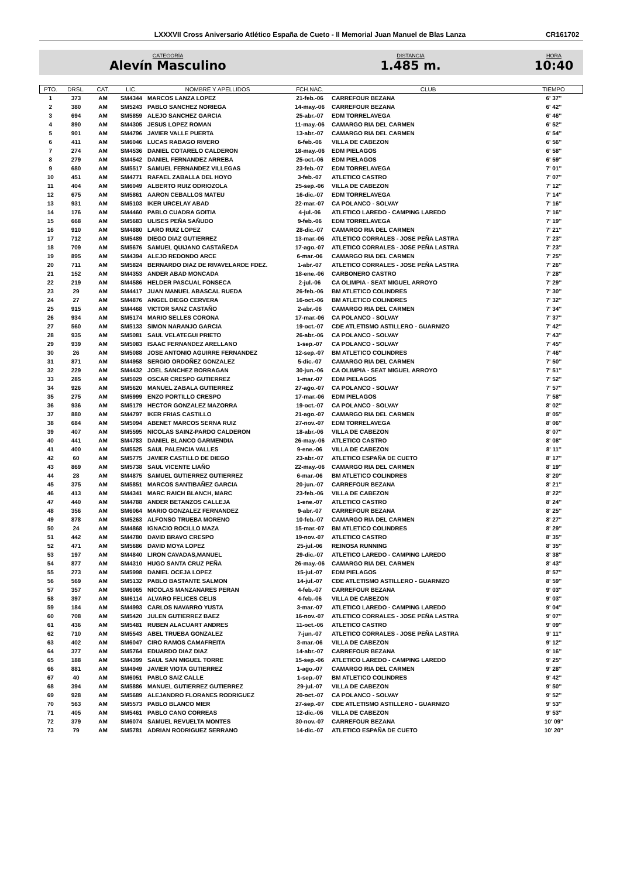LXXXVII Cross Aniversario Atlético España de Cueto - II Memorial Juan Manuel de Blas Lanza CR161702
CATEGORÍA
Alevín Masculino
DISTANCIA
1.485 m.
HORA
10:40
| PTO. | DRSL. | CAT. | LIC. | NOMBRE Y APELLIDOS | FCH.NAC. | CLUB | TIEMPO |
| --- | --- | --- | --- | --- | --- | --- | --- |
| 1 | 373 | AM | SM4344 | MARCOS LANZA LOPEZ | 21-feb.-06 | CARREFOUR BEZANA | 6' 37'' |
| 2 | 380 | AM | SM5243 | PABLO SANCHEZ NORIEGA | 14-may.-06 | CARREFOUR BEZANA | 6' 42'' |
| 3 | 694 | AM | SM5859 | ALEJO SANCHEZ GARCIA | 25-abr.-07 | EDM TORRELAVEGA | 6' 46'' |
| 4 | 890 | AM | SM4305 | JESUS LOPEZ ROMAN | 11-may.-06 | CAMARGO RIA DEL CARMEN | 6' 52'' |
| 5 | 901 | AM | SM4796 | JAVIER VALLE PUERTA | 13-abr.-07 | CAMARGO RIA DEL CARMEN | 6' 54'' |
| 6 | 411 | AM | SM6046 | LUCAS RABAGO RIVERO | 6-feb.-06 | VILLA DE CABEZON | 6' 56'' |
| 7 | 274 | AM | SM4536 | DANIEL COTARELO CALDERON | 18-may.-06 | EDM PIELAGOS | 6' 58'' |
| 8 | 279 | AM | SM4542 | DANIEL FERNANDEZ ARREBA | 25-oct.-06 | EDM PIELAGOS | 6' 59'' |
| 9 | 680 | AM | SM5517 | SAMUEL FERNANDEZ VILLEGAS | 23-feb.-07 | EDM TORRELAVEGA | 7' 01'' |
| 10 | 451 | AM | SM4771 | RAFAEL ZABALLA DEL HOYO | 3-feb.-07 | ATLETICO CASTRO | 7' 07'' |
| 11 | 404 | AM | SM6049 | ALBERTO RUIZ ODRIOZOLA | 25-sep.-06 | VILLA DE CABEZON | 7' 12'' |
| 12 | 675 | AM | SM5861 | AARON CEBALLOS MATEU | 16-dic.-07 | EDM TORRELAVEGA | 7' 14'' |
| 13 | 931 | AM | SM5103 | IKER URCELAY ABAD | 22-mar.-07 | CA POLANCO - SOLVAY | 7' 16'' |
| 14 | 176 | AM | SM4460 | PABLO CUADRA GOITIA | 4-jul.-06 | ATLETICO LAREDO - CAMPING LAREDO | 7' 16'' |
| 15 | 668 | AM | SM5683 | ULISES PEÑA SAÑUDO | 9-feb.-06 | EDM TORRELAVEGA | 7' 19'' |
| 16 | 910 | AM | SM4880 | LARO RUIZ LOPEZ | 28-dic.-07 | CAMARGO RIA DEL CARMEN | 7' 21'' |
| 17 | 712 | AM | SM5489 | DIEGO DIAZ GUTIERREZ | 13-mar.-06 | ATLETICO CORRALES - JOSE PEÑA LASTRA | 7' 23'' |
| 18 | 709 | AM | SM5676 | SAMUEL QUIJANO CASTAÑEDA | 17-ago.-07 | ATLETICO CORRALES - JOSE PEÑA LASTRA | 7' 23'' |
| 19 | 895 | AM | SM4394 | ALEJO REDONDO ARCE | 6-mar.-06 | CAMARGO RIA DEL CARMEN | 7' 25'' |
| 20 | 711 | AM | SM5824 | BERNARDO DIAZ DE RIVAVELARDE FDEZ. | 1-abr.-07 | ATLETICO CORRALES - JOSE PEÑA LASTRA | 7' 26'' |
| 21 | 152 | AM | SM4353 | ANDER ABAD MONCADA | 18-ene.-06 | CARBONERO CASTRO | 7' 28'' |
| 22 | 219 | AM | SM4586 | HELDER PASCUAL FONSECA | 2-jul.-06 | CA OLIMPIA - SEAT MIGUEL ARROYO | 7' 29'' |
| 23 | 29 | AM | SM4417 | JUAN MANUEL ABASCAL RUEDA | 26-feb.-06 | BM ATLETICO COLINDRES | 7' 30'' |
| 24 | 27 | AM | SM4876 | ANGEL DIEGO CERVERA | 16-oct.-06 | BM ATLETICO COLINDRES | 7' 32'' |
| 25 | 915 | AM | SM4468 | VICTOR SANZ CASTAÑO | 2-abr.-06 | CAMARGO RIA DEL CARMEN | 7' 34'' |
| 26 | 934 | AM | SM5174 | MARIO SELLES CORONA | 17-mar.-06 | CA POLANCO - SOLVAY | 7' 37'' |
| 27 | 560 | AM | SM5133 | SIMON NARANJO GARCIA | 19-oct.-07 | CDE ATLETISMO ASTILLERO - GUARNIZO | 7' 42'' |
| 28 | 935 | AM | SM5081 | SAUL VELATEGUI PRIETO | 26-abr.-06 | CA POLANCO - SOLVAY | 7' 43'' |
| 29 | 939 | AM | SM5083 | ISAAC FERNANDEZ ARELLANO | 1-sep.-07 | CA POLANCO - SOLVAY | 7' 45'' |
| 30 | 26 | AM | SM5088 | JOSE ANTONIO AGUIRRE FERNANDEZ | 12-sep.-07 | BM ATLETICO COLINDRES | 7' 46'' |
| 31 | 871 | AM | SM4958 | SERGIO ORDOÑEZ GONZALEZ | 5-dic.-07 | CAMARGO RIA DEL CARMEN | 7' 50'' |
| 32 | 229 | AM | SM4432 | JOEL SANCHEZ BORRAGAN | 30-jun.-06 | CA OLIMPIA - SEAT MIGUEL ARROYO | 7' 51'' |
| 33 | 285 | AM | SM5029 | OSCAR CRESPO GUTIERREZ | 1-mar.-07 | EDM PIELAGOS | 7' 52'' |
| 34 | 926 | AM | SM5620 | MANUEL ZABALA GUTIERREZ | 27-ago.-07 | CA POLANCO - SOLVAY | 7' 57'' |
| 35 | 275 | AM | SM5999 | ENZO PORTILLO CRESPO | 17-mar.-06 | EDM PIELAGOS | 7' 58'' |
| 36 | 936 | AM | SM5179 | HECTOR GONZALEZ MAZORRA | 19-oct.-07 | CA POLANCO - SOLVAY | 8' 02'' |
| 37 | 880 | AM | SM4797 | IKER FRIAS CASTILLO | 21-ago.-07 | CAMARGO RIA DEL CARMEN | 8' 05'' |
| 38 | 684 | AM | SM5094 | ABENET MARCOS SERNA RUIZ | 27-nov.-07 | EDM TORRELAVEGA | 8' 06'' |
| 39 | 407 | AM | SM5595 | NICOLAS SAINZ-PARDO CALDERON | 18-abr.-06 | VILLA DE CABEZON | 8' 07'' |
| 40 | 441 | AM | SM4783 | DANIEL BLANCO GARMENDIA | 26-may.-06 | ATLETICO CASTRO | 8' 08'' |
| 41 | 400 | AM | SM5525 | SAUL PALENCIA VALLES | 9-ene.-06 | VILLA DE CABEZON | 8' 11'' |
| 42 | 60 | AM | SM5775 | JAVIER CASTILLO DE DIEGO | 23-abr.-07 | ATLETICO ESPAÑA DE CUETO | 8' 17'' |
| 43 | 869 | AM | SM5738 | SAUL VICENTE LIAÑO | 22-may.-06 | CAMARGO RIA DEL CARMEN | 8' 19'' |
| 44 | 28 | AM | SM4875 | SAMUEL GUTIERREZ GUTIERREZ | 6-mar.-06 | BM ATLETICO COLINDRES | 8' 20'' |
| 45 | 375 | AM | SM5851 | MARCOS SANTIBAÑEZ GARCIA | 20-jun.-07 | CARREFOUR BEZANA | 8' 21'' |
| 46 | 413 | AM | SM4341 | MARC RAICH BLANCH, MARC | 23-feb.-06 | VILLA DE CABEZON | 8' 22'' |
| 47 | 440 | AM | SM4788 | ANDER BETANZOS CALLEJA | 1-ene.-07 | ATLETICO CASTRO | 8' 24'' |
| 48 | 356 | AM | SM6064 | MARIO GONZALEZ FERNANDEZ | 9-abr.-07 | CARREFOUR BEZANA | 8' 25'' |
| 49 | 878 | AM | SM5263 | ALFONSO TRUEBA MORENO | 10-feb.-07 | CAMARGO RIA DEL CARMEN | 8' 27'' |
| 50 | 24 | AM | SM4868 | IGNACIO ROCILLO MAZA | 15-mar.-07 | BM ATLETICO COLINDRES | 8' 29'' |
| 51 | 442 | AM | SM4780 | DAVID BRAVO CRESPO | 19-nov.-07 | ATLETICO CASTRO | 8' 35'' |
| 52 | 471 | AM | SM5686 | DAVID MOYA LOPEZ | 25-jul.-06 | REINOSA RUNNING | 8' 35'' |
| 53 | 197 | AM | SM4840 | LIRON CAVADAS,MANUEL | 29-dic.-07 | ATLETICO LAREDO - CAMPING LAREDO | 8' 38'' |
| 54 | 877 | AM | SM4310 | HUGO SANTA CRUZ PEÑA | 26-may.-06 | CAMARGO RIA DEL CARMEN | 8' 43'' |
| 55 | 273 | AM | SM5998 | DANIEL OCEJA LOPEZ | 15-jul.-07 | EDM PIELAGOS | 8' 57'' |
| 56 | 569 | AM | SM5132 | PABLO BASTANTE SALMON | 14-jul.-07 | CDE ATLETISMO ASTILLERO - GUARNIZO | 8' 59'' |
| 57 | 357 | AM | SM6065 | NICOLAS MANZANARES PERAN | 4-feb.-07 | CARREFOUR BEZANA | 9' 03'' |
| 58 | 397 | AM | SM6114 | ALVARO FELICES CELIS | 4-feb.-06 | VILLA DE CABEZON | 9' 03'' |
| 59 | 184 | AM | SM4993 | CARLOS NAVARRO YUSTA | 3-mar.-07 | ATLETICO LAREDO - CAMPING LAREDO | 9' 04'' |
| 60 | 708 | AM | SM5420 | JULEN GUTIERREZ BAEZ | 16-nov.-07 | ATLETICO CORRALES - JOSE PEÑA LASTRA | 9' 07'' |
| 61 | 436 | AM | SM5481 | RUBEN ALACUART ANDRES | 11-oct.-06 | ATLETICO CASTRO | 9' 09'' |
| 62 | 710 | AM | SM5543 | ABEL TRUEBA GONZALEZ | 7-jun.-07 | ATLETICO CORRALES - JOSE PEÑA LASTRA | 9' 11'' |
| 63 | 402 | AM | SM6047 | CIRO RAMOS CAMAFREITA | 3-mar.-06 | VILLA DE CABEZON | 9' 12'' |
| 64 | 377 | AM | SM5764 | EDUARDO DIAZ DIAZ | 14-abr.-07 | CARREFOUR BEZANA | 9' 16'' |
| 65 | 188 | AM | SM4399 | SAUL SAN MIGUEL TORRE | 15-sep.-06 | ATLETICO LAREDO - CAMPING LAREDO | 9' 25'' |
| 66 | 881 | AM | SM4949 | JAVIER VIOTA GUTIERREZ | 1-ago.-07 | CAMARGO RIA DEL CARMEN | 9' 28'' |
| 67 | 40 | AM | SM6051 | PABLO SAIZ CALLE | 1-sep.-07 | BM ATLETICO COLINDRES | 9' 42'' |
| 68 | 394 | AM | SM5886 | MANUEL GUTIERREZ GUTIERREZ | 29-jul.-07 | VILLA DE CABEZON | 9' 50'' |
| 69 | 928 | AM | SM5689 | ALEJANDRO FLORANES RODRIGUEZ | 20-oct.-07 | CA POLANCO - SOLVAY | 9' 52'' |
| 70 | 563 | AM | SM5573 | PABLO BLANCO MIER | 27-sep.-07 | CDE ATLETISMO ASTILLERO - GUARNIZO | 9' 53'' |
| 71 | 405 | AM | SM5461 | PABLO CANO CORREAS | 12-dic.-06 | VILLA DE CABEZON | 9' 53'' |
| 72 | 379 | AM | SM6074 | SAMUEL REVUELTA MONTES | 30-nov.-07 | CARREFOUR BEZANA | 10' 09'' |
| 73 | 79 | AM | SM5781 | ADRIAN RODRIGUEZ SERRANO | 14-dic.-07 | ATLETICO ESPAÑA DE CUETO | 10' 20'' |